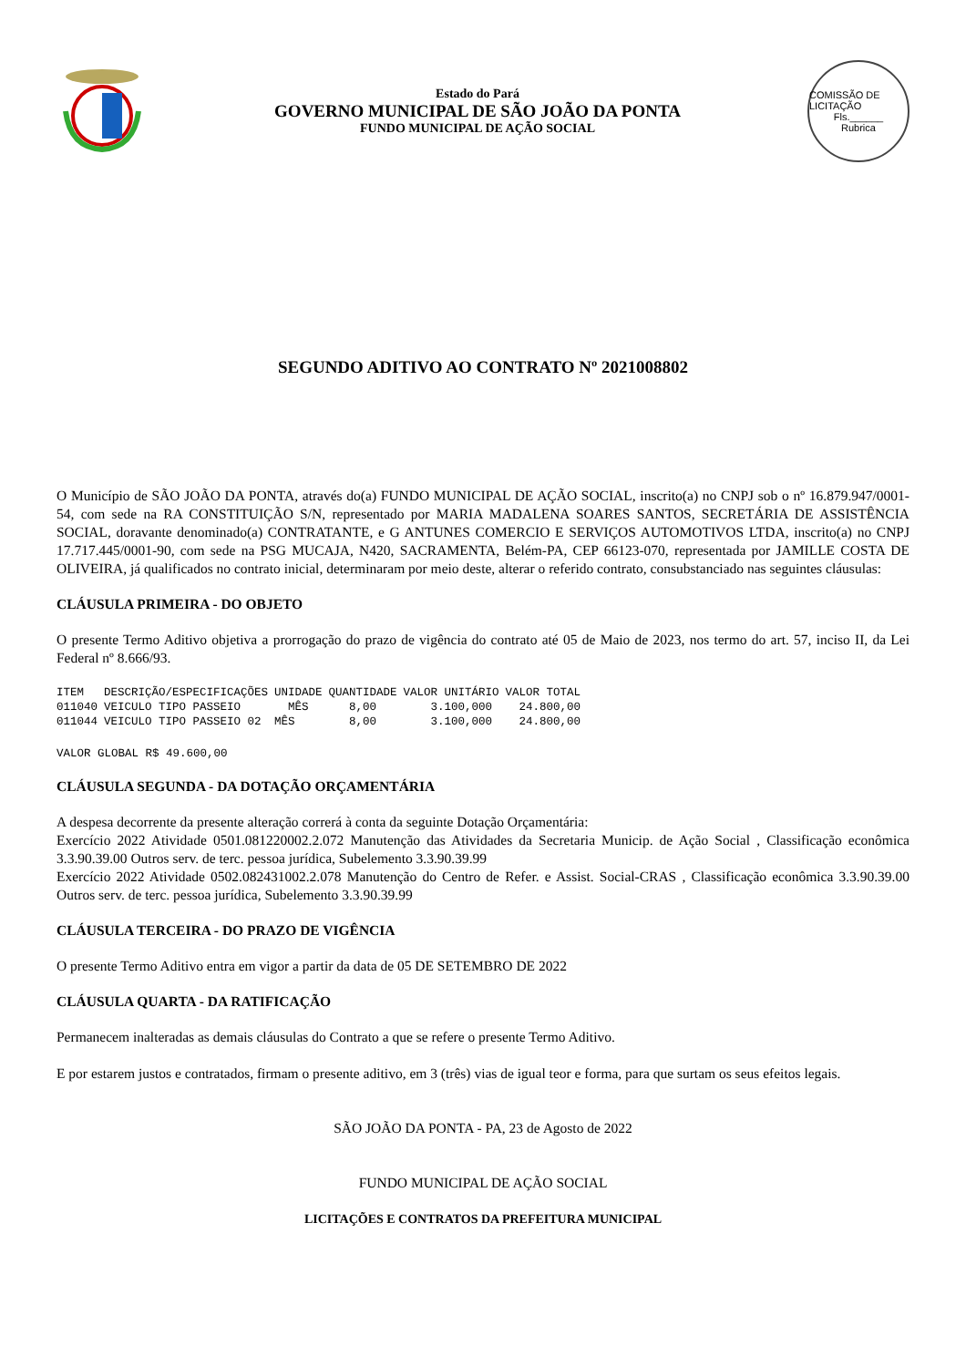Estado do Pará
GOVERNO MUNICIPAL DE SÃO JOÃO DA PONTA
FUNDO MUNICIPAL DE AÇÃO SOCIAL
COMISSÃO DE LICITAÇÃO
Fls.______
Rubrica
SEGUNDO ADITIVO AO CONTRATO Nº 2021008802
O Município de SÃO JOÃO DA PONTA, através do(a) FUNDO MUNICIPAL DE AÇÃO SOCIAL, inscrito(a) no CNPJ sob o nº 16.879.947/0001-54, com sede na RA CONSTITUIÇÃO S/N, representado por MARIA MADALENA SOARES SANTOS, SECRETÁRIA DE ASSISTÊNCIA SOCIAL, doravante denominado(a) CONTRATANTE, e G ANTUNES COMERCIO E SERVIÇOS AUTOMOTIVOS LTDA, inscrito(a) no CNPJ 17.717.445/0001-90, com sede na PSG MUCAJA, N420, SACRAMENTA, Belém-PA, CEP 66123-070, representada por JAMILLE COSTA DE OLIVEIRA, já qualificados no contrato inicial, determinaram por meio deste, alterar o referido contrato, consubstanciado nas seguintes cláusulas:
CLÁUSULA PRIMEIRA - DO OBJETO
O presente Termo Aditivo objetiva a prorrogação do prazo de vigência do contrato até 05 de Maio de 2023, nos termo do art. 57, inciso II, da Lei Federal nº 8.666/93.
| ITEM | DESCRIÇÃO/ESPECIFICAÇÕES | UNIDADE | QUANTIDADE | VALOR UNITÁRIO | VALOR TOTAL |
| --- | --- | --- | --- | --- | --- |
| 011040 | VEICULO TIPO PASSEIO | MÊS | 8,00 | 3.100,000 | 24.800,00 |
| 011044 | VEICULO TIPO PASSEIO 02 | MÊS | 8,00 | 3.100,000 | 24.800,00 |
VALOR GLOBAL R$ 49.600,00
CLÁUSULA SEGUNDA - DA DOTAÇÃO ORÇAMENTÁRIA
A despesa decorrente da presente alteração correrá à conta da seguinte Dotação Orçamentária:
Exercício 2022 Atividade 0501.081220002.2.072 Manutenção das Atividades da Secretaria Municip. de Ação Social , Classificação econômica 3.3.90.39.00 Outros serv. de terc. pessoa jurídica, Subelemento 3.3.90.39.99
Exercício 2022 Atividade 0502.082431002.2.078 Manutenção do Centro de Refer. e Assist. Social-CRAS , Classificação econômica 3.3.90.39.00 Outros serv. de terc. pessoa jurídica, Subelemento 3.3.90.39.99
CLÁUSULA TERCEIRA - DO PRAZO DE VIGÊNCIA
O presente Termo Aditivo entra em vigor a partir da data de 05 DE SETEMBRO DE 2022
CLÁUSULA QUARTA - DA RATIFICAÇÃO
Permanecem inalteradas as demais cláusulas do Contrato a que se refere o presente Termo Aditivo.
E por estarem justos e contratados, firmam o presente aditivo, em 3 (três) vias de igual teor e forma, para que surtam os seus efeitos legais.
SÃO JOÃO DA PONTA - PA, 23 de Agosto de 2022
FUNDO MUNICIPAL DE AÇÃO SOCIAL
LICITAÇÕES E CONTRATOS DA PREFEITURA MUNICIPAL